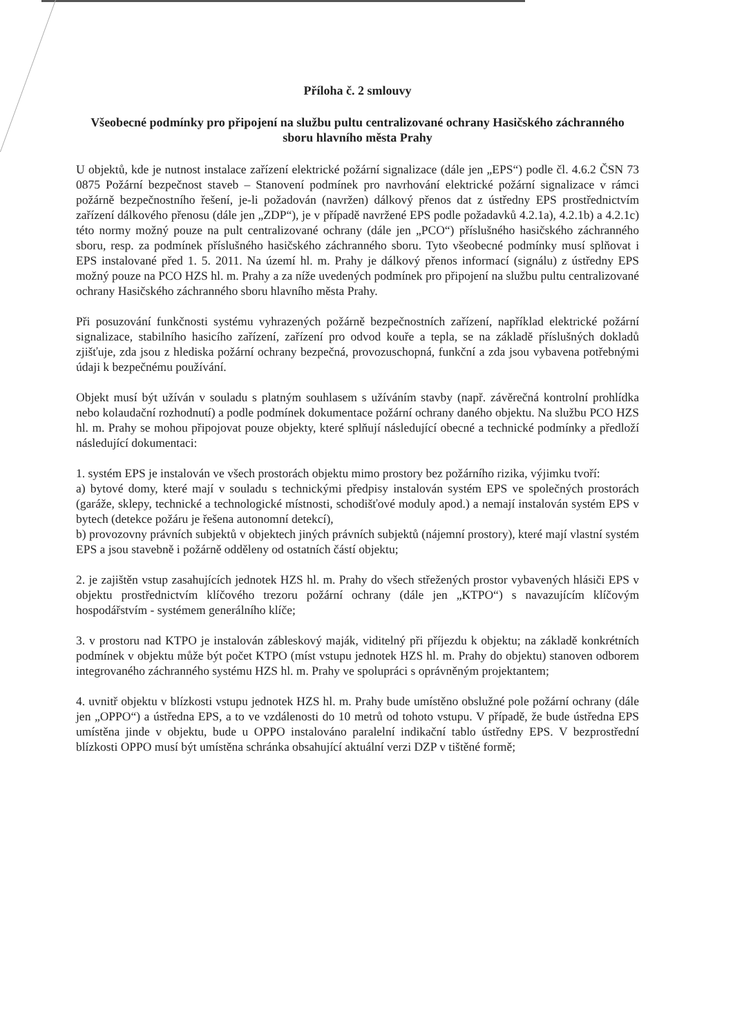Příloha č. 2 smlouvy
Všeobecné podmínky pro připojení na službu pultu centralizované ochrany Hasičského záchranného sboru hlavního města Prahy
U objektů, kde je nutnost instalace zařízení elektrické požární signalizace (dále jen „EPS“) podle čl. 4.6.2 ČSN 73 0875 Požární bezpečnost staveb – Stanovení podmínek pro navrhování elektrické požární signalizace v rámci požárně bezpečnostního řešení, je-li požadován (navržen) dálkový přenos dat z ústředny EPS prostřednictvím zařízení dálkového přenosu (dále jen „ZDP“), je v případě navržené EPS podle požadavků 4.2.1a), 4.2.1b) a 4.2.1c) této normy možný pouze na pult centralizované ochrany (dále jen „PCO“) příslušného hasičského záchranného sboru, resp. za podmínek příslušného hasičského záchranného sboru. Tyto všeobecné podmínky musí splňovat i EPS instalované před 1. 5. 2011. Na území hl. m. Prahy je dálkový přenos informací (signálu) z ústředny EPS možný pouze na PCO HZS hl. m. Prahy a za níže uvedených podmínek pro připojení na službu pultu centralizované ochrany Hasičského záchranného sboru hlavního města Prahy.
Při posuzování funkčnosti systému vyhrazených požárně bezpečnostních zařízení, například elektrické požární signalizace, stabilního hasicího zařízení, zařízení pro odvod kouře a tepla, se na základě příslušných dokladů zjišťuje, zda jsou z hlediska požární ochrany bezpečná, provozuschopná, funkční a zda jsou vybavena potřebnými údaji k bezpečnému používání.
Objekt musí být užíván v souladu s platným souhlasem s užíváním stavby (např. závěrečná kontrolní prohlídka nebo kolaudační rozhodnutí) a podle podmínek dokumentace požární ochrany daného objektu. Na službu PCO HZS hl. m. Prahy se mohou připojovat pouze objekty, které splňují následující obecné a technické podmínky a předloží následující dokumentaci:
1. systém EPS je instalován ve všech prostorách objektu mimo prostory bez požárního rizika, výjimku tvoří:
a) bytové domy, které mají v souladu s technickými předpisy instalován systém EPS ve společných prostorách (garáže, sklepy, technické a technologické místnosti, schodišťové moduly apod.) a nemají instalován systém EPS v bytech (detekce požáru je řešena autonomní detekcí),
b) provozovny právních subjektů v objektech jiných právních subjektů (nájemní prostory), které mají vlastní systém EPS a jsou stavebně i požárně odděleny od ostatních částí objektu;
2. je zajištěn vstup zasahujících jednotek HZS hl. m. Prahy do všech střežených prostor vybavených hlásiči EPS v objektu prostřednictvím klíčového trezoru požární ochrany (dále jen „KTPO“) s navazujícím klíčovým hospodářstvím - systémem generálního klíče;
3. v prostoru nad KTPO je instalován zábleskový maják, viditelný při příjezdu k objektu; na základě konkrétních podmínek v objektu může být počet KTPO (míst vstupu jednotek HZS hl. m. Prahy do objektu) stanoven odborem integrovaného záchranného systému HZS hl. m. Prahy ve spolupráci s oprávněným projektantem;
4. uvnitř objektu v blízkosti vstupu jednotek HZS hl. m. Prahy bude umístěno obslužné pole požární ochrany (dále jen „OPPO“) a ústředna EPS, a to ve vzdálenosti do 10 metrů od tohoto vstupu. V případě, že bude ústředna EPS umístěna jinde v objektu, bude u OPPO instalováno paralelní indikační tablo ústředny EPS. V bezprostřední blízkosti OPPO musí být umístěna schránka obsahující aktuální verzi DZP v tištěné formě;